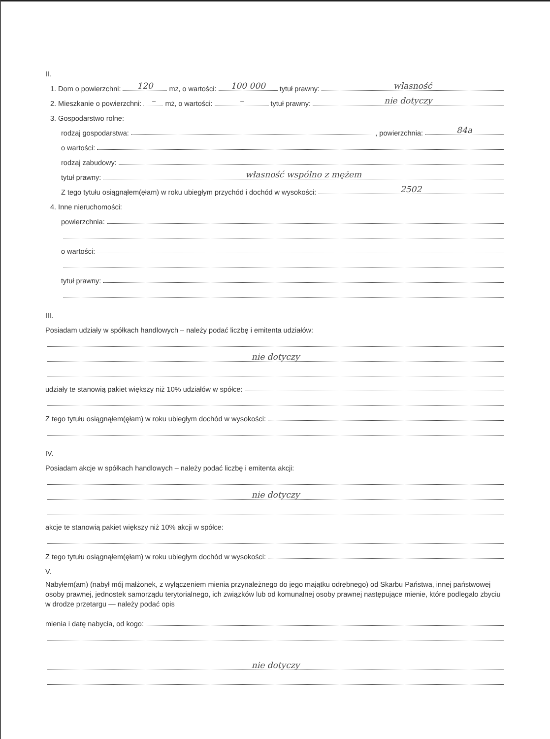II.
1. Dom o powierzchni: 120 m<sup>2</sup>, o wartości: 100 000 tytuł prawny: własność
2. Mieszkanie o powierzchni: – m<sup>2</sup>, o wartości: – tytuł prawny: nie dotyczy
3. Gospodarstwo rolne:
rodzaj gospodarstwa: , powierzchnia: 84a
o wartości:
rodzaj zabudowy:
tytuł prawny: własność wspólno z mężem
Z tego tytułu osiągnąłem(ęłam) w roku ubiegłym przychód i dochód w wysokości: 2502
4. Inne nieruchomości:
powierzchnia:
o wartości:
tytuł prawny:
III.
Posiadam udziały w spółkach handlowych – należy podać liczbę i emitenta udziałów:
nie dotyczy
udziały te stanowią pakiet większy niż 10% udziałów w spółce:
Z tego tytułu osiągnąłem(ęłam) w roku ubiegłym dochód w wysokości:
IV.
Posiadam akcje w spółkach handlowych – należy podać liczbę i emitenta akcji:
nie dotyczy
akcje te stanowią pakiet większy niż 10% akcji w spółce:
Z tego tytułu osiągnąłem(ęłam) w roku ubiegłym dochód w wysokości:
V.
Nabyłem(am) (nabył mój małżonek, z wyłączeniem mienia przynależnego do jego majątku odrębnego) od Skarbu Państwa, innej państwowej osoby prawnej, jednostek samorządu terytorialnego, ich związków lub od komunalnej osoby prawnej następujące mienie, które podlegało zbyciu w drodze przetargu — należy podać opis
mienia i datę nabycia, od kogo:
nie dotyczy